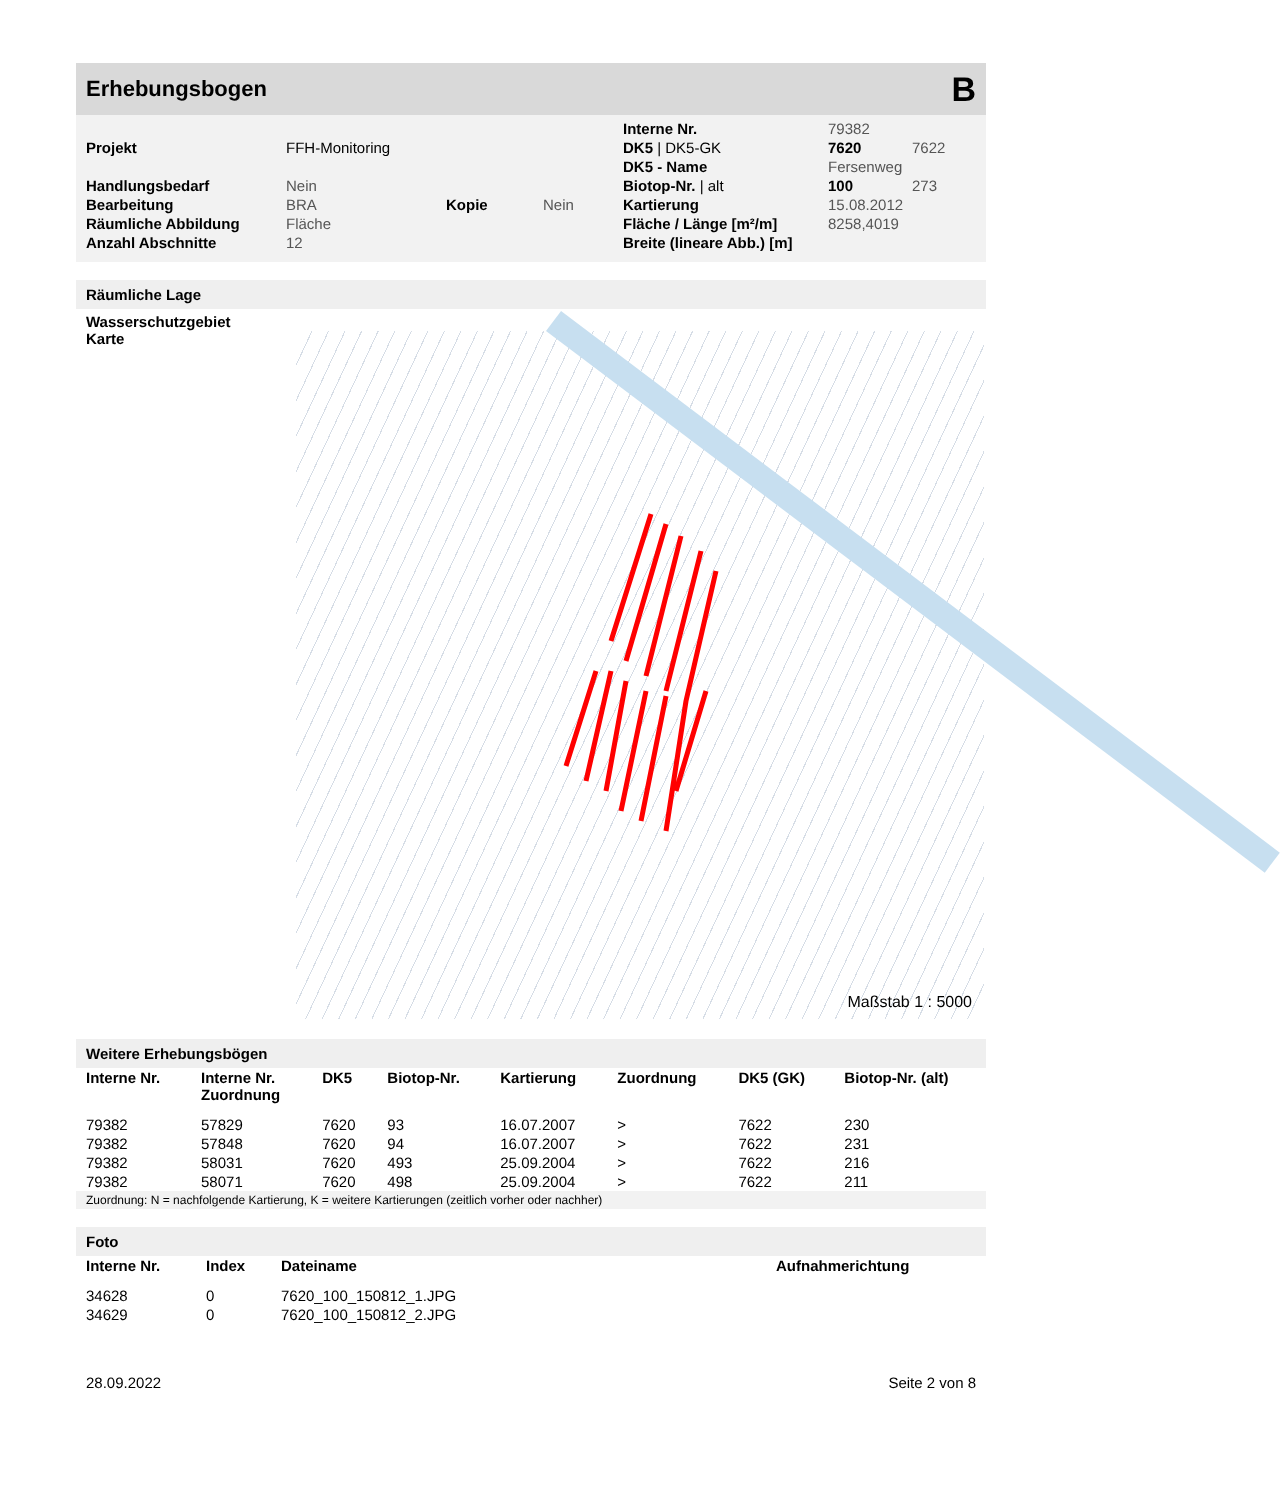Erhebungsbogen B
| | | | | Interne Nr. | 79382 | |
| Projekt | FFH-Monitoring | | | DK5 / DK5-GK | 7620 | 7622 |
| | | | | DK5 - Name | Fersenweg | |
| Handlungsbedarf | Nein | | | Biotop-Nr. / alt | 100 | 273 |
| Bearbeitung | BRA | Kopie | Nein | Kartierung | 15.08.2012 | |
| Räumliche Abbildung | Fläche | | | Fläche / Länge [m²/m] | 8258,4019 | |
| Anzahl Abschnitte | 12 | | | Breite (lineare Abb.) [m] | | |
Räumliche Lage
Wasserschutzgebiet
Karte
Maßstab 1 : 5000
Weitere Erhebungsbögen
| Interne Nr. | Interne Nr. Zuordnung | DK5 | Biotop-Nr. | Kartierung | Zuordnung | DK5 (GK) | Biotop-Nr. (alt) |
| --- | --- | --- | --- | --- | --- | --- | --- |
| 79382 | 57829 | 7620 | 93 | 16.07.2007 | > | 7622 | 230 |
| 79382 | 57848 | 7620 | 94 | 16.07.2007 | > | 7622 | 231 |
| 79382 | 58031 | 7620 | 493 | 25.09.2004 | > | 7622 | 216 |
| 79382 | 58071 | 7620 | 498 | 25.09.2004 | > | 7622 | 211 |
Zuordnung: N = nachfolgende Kartierung, K = weitere Kartierungen (zeitlich vorher oder nachher)
Foto
| Interne Nr. | Index | Dateiname | Aufnahmerichtung |
| --- | --- | --- | --- |
| 34628 | 0 | 7620_100_150812_1.JPG | |
| 34629 | 0 | 7620_100_150812_2.JPG | |
28.09.2022 Seite 2 von 8